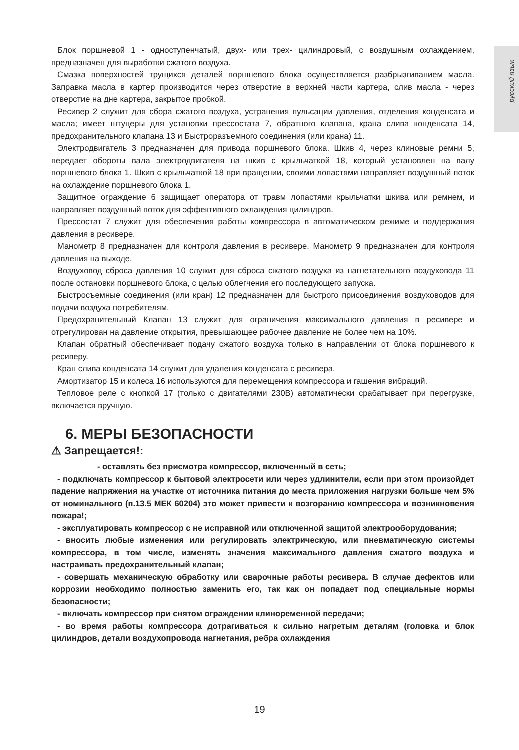русский язык
Блок поршневой 1 - одноступенчатый, двух- или трех- цилиндровый, с воздушным охлаждением, предназначен для выработки сжатого воздуха.
Смазка поверхностей трущихся деталей поршневого блока осуществляется разбрызгиванием масла. Заправка масла в картер производится через отверстие в верхней части картера, слив масла - через отверстие на дне картера, закрытое пробкой.
Ресивер 2 служит для сбора сжатого воздуха, устранения пульсации давления, отделения конденсата и масла; имеет штуцеры для установки прессостата 7, обратного клапана, крана слива конденсата 14, предохранительного клапана 13 и Быстроразъемного соединения (или крана) 11.
Электродвигатель 3 предназначен для привода поршневого блока. Шкив 4, через клиновые ремни 5, передает обороты вала электродвигателя на шкив с крыльчаткой 18, который установлен на валу поршневого блока 1. Шкив с крыльчаткой 18 при вращении, своими лопастями направляет воздушный поток на охлаждение поршневого блока 1.
Защитное ограждение 6 защищает оператора от травм лопастями крыльчатки шкива или ремнем, и направляет воздушный поток для эффективного охлаждения цилиндров.
Прессостат 7 служит для обеспечения работы компрессора в автоматическом режиме и поддержания давления в ресивере.
Манометр 8 предназначен для контроля давления в ресивере. Манометр 9 предназначен для контроля давления на выходе.
Воздуховод сброса давления 10 служит для сброса сжатого воздуха из нагнетательного воздуховода 11 после остановки поршневого блока, с целью облегчения его последующего запуска.
Быстросъемные соединения (или кран) 12 предназначен для быстрого присоединения воздуховодов для подачи воздуха потребителям.
Предохранительный Клапан 13 служит для ограничения максимального давления в ресивере и отрегулирован на давление открытия, превышающее рабочее давление не более чем на 10%.
Клапан обратный обеспечивает подачу сжатого воздуха только в направлении от блока поршневого к ресиверу.
Кран слива конденсата 14 служит для удаления конденсата с ресивера.
Амортизатор 15 и колеса 16 используются для перемещения компрессора и гашения вибраций.
Тепловое реле с кнопкой 17 (только с двигателями 230В) автоматически срабатывает при перегрузке, включается вручную.
6. МЕРЫ БЕЗОПАСНОСТИ
⚠ Запрещается!:
- оставлять без присмотра компрессор, включенный в сеть;
- подключать компрессор к бытовой электросети или через удлинители, если при этом произойдет падение напряжения на участке от источника питания до места приложения нагрузки больше чем 5% от номинального (п.13.5 МЕК 60204) это может привести к возгоранию компрессора и возникновения пожара!;
- эксплуатировать компрессор с не исправной или отключенной защитой электрооборудования;
- вносить любые изменения или регулировать электрическую, или пневматическую системы компрессора, в том числе, изменять значения максимального давления сжатого воздуха и настраивать предохранительный клапан;
- совершать механическую обработку или сварочные работы ресивера. В случае дефектов или коррозии необходимо полностью заменить его, так как он попадает под специальные нормы безопасности;
- включать компрессор при снятом ограждении клиноременной передачи;
- во время работы компрессора дотрагиваться к сильно нагретым деталям (головка и блок цилиндров, детали воздухопровода нагнетания, ребра охлаждения
19